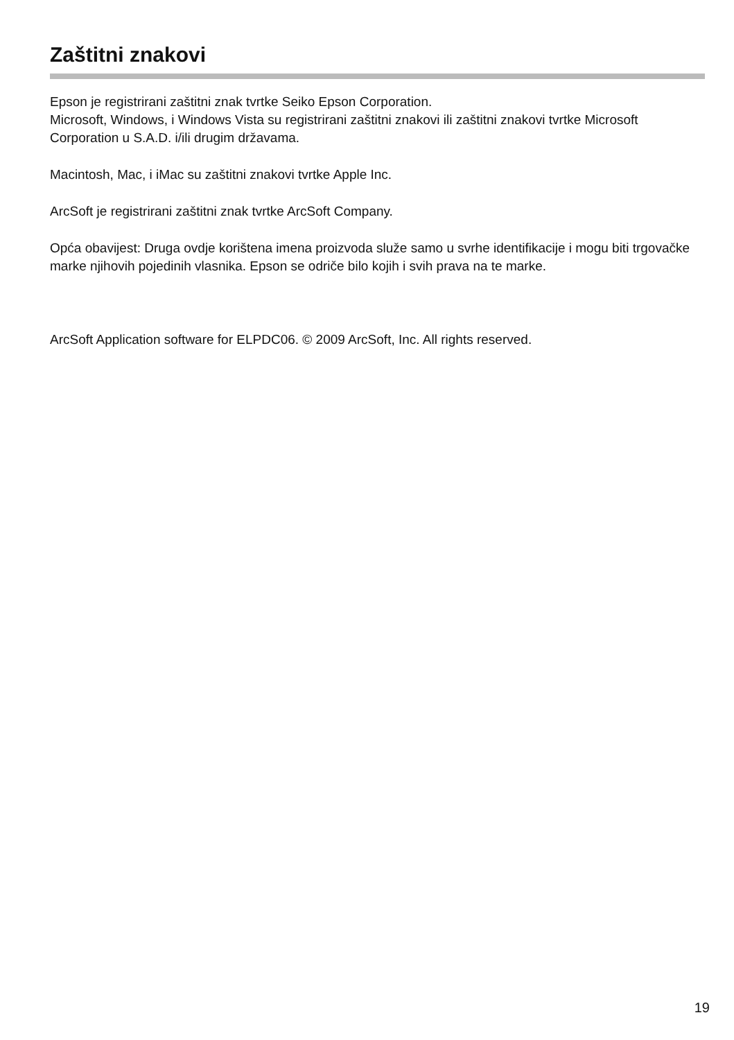Zaštitni znakovi
Epson je registrirani zaštitni znak tvrtke Seiko Epson Corporation.
Microsoft, Windows, i Windows Vista su registrirani zaštitni znakovi ili zaštitni znakovi tvrtke Microsoft Corporation u S.A.D. i/ili drugim državama.
Macintosh, Mac, i iMac su zaštitni znakovi tvrtke Apple Inc.
ArcSoft je registrirani zaštitni znak tvrtke ArcSoft Company.
Opća obavijest: Druga ovdje korištena imena proizvoda služe samo u svrhe identifikacije i mogu biti trgovačke marke njihovih pojedinih vlasnika. Epson se odriče bilo kojih i svih prava na te marke.
ArcSoft Application software for ELPDC06. © 2009 ArcSoft, Inc. All rights reserved.
19